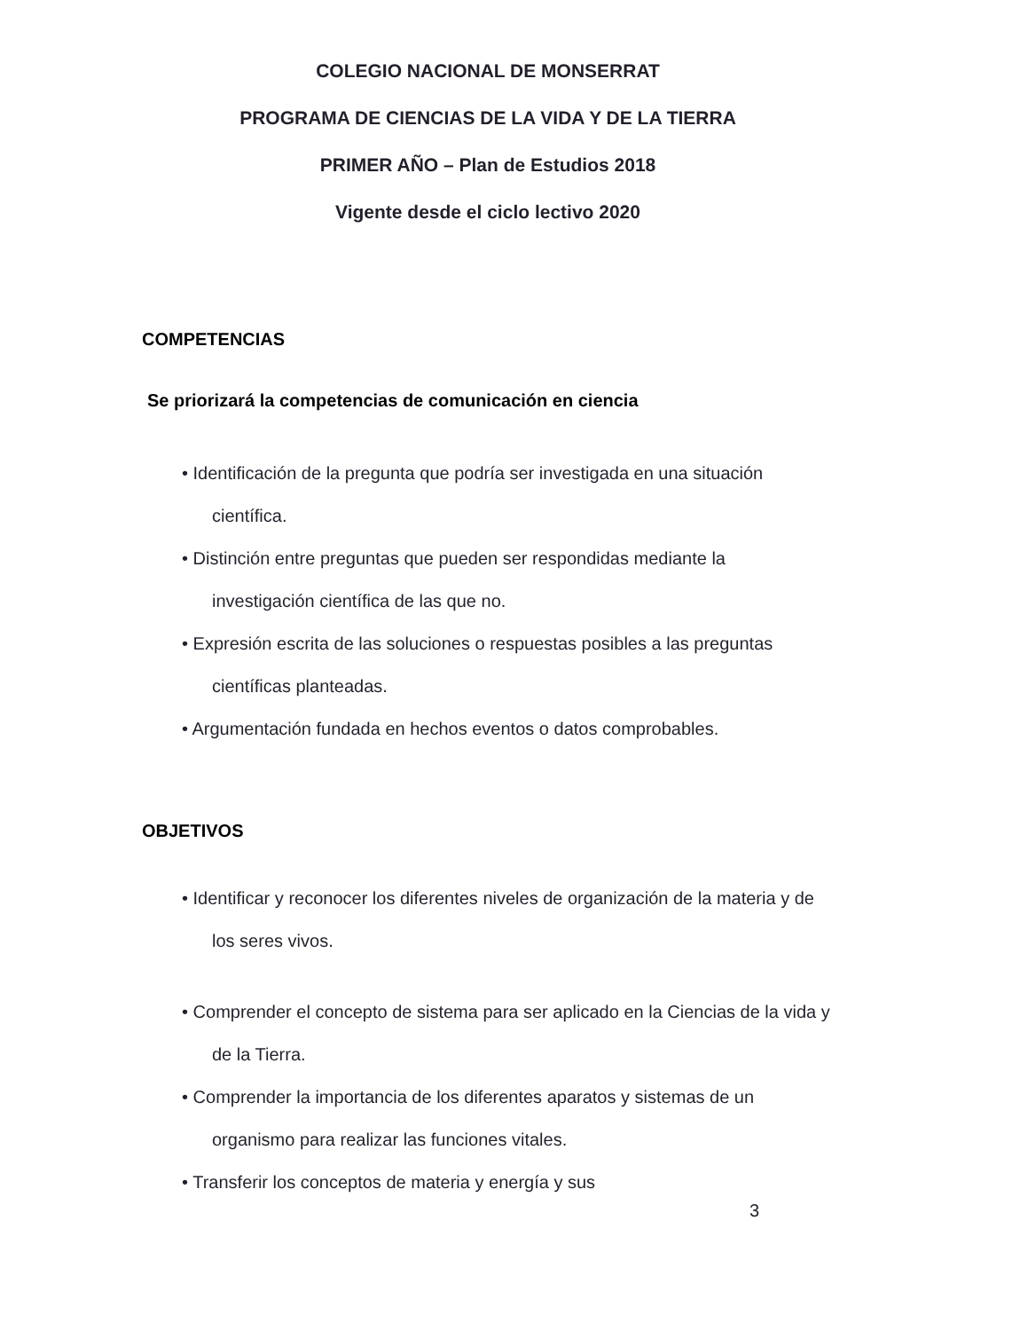COLEGIO NACIONAL DE MONSERRAT
PROGRAMA DE CIENCIAS DE LA VIDA Y DE LA TIERRA
PRIMER AÑO – Plan de Estudios 2018
Vigente desde el ciclo lectivo 2020
COMPETENCIAS
Se priorizará la competencias de comunicación en ciencia
• Identificación de la pregunta que podría ser investigada en una situación científica.
• Distinción entre preguntas que pueden ser respondidas mediante la investigación científica de las que no.
• Expresión escrita de las soluciones o respuestas posibles a las preguntas científicas planteadas.
• Argumentación fundada en hechos eventos o datos comprobables.
OBJETIVOS
• Identificar y reconocer los diferentes niveles de organización de la materia y de los seres vivos.
• Comprender el concepto de sistema para ser aplicado en la Ciencias de la vida y de la Tierra.
• Comprender la importancia de los diferentes aparatos y sistemas de un organismo para realizar las funciones vitales.
• Transferir los conceptos de materia y energía y sus
3